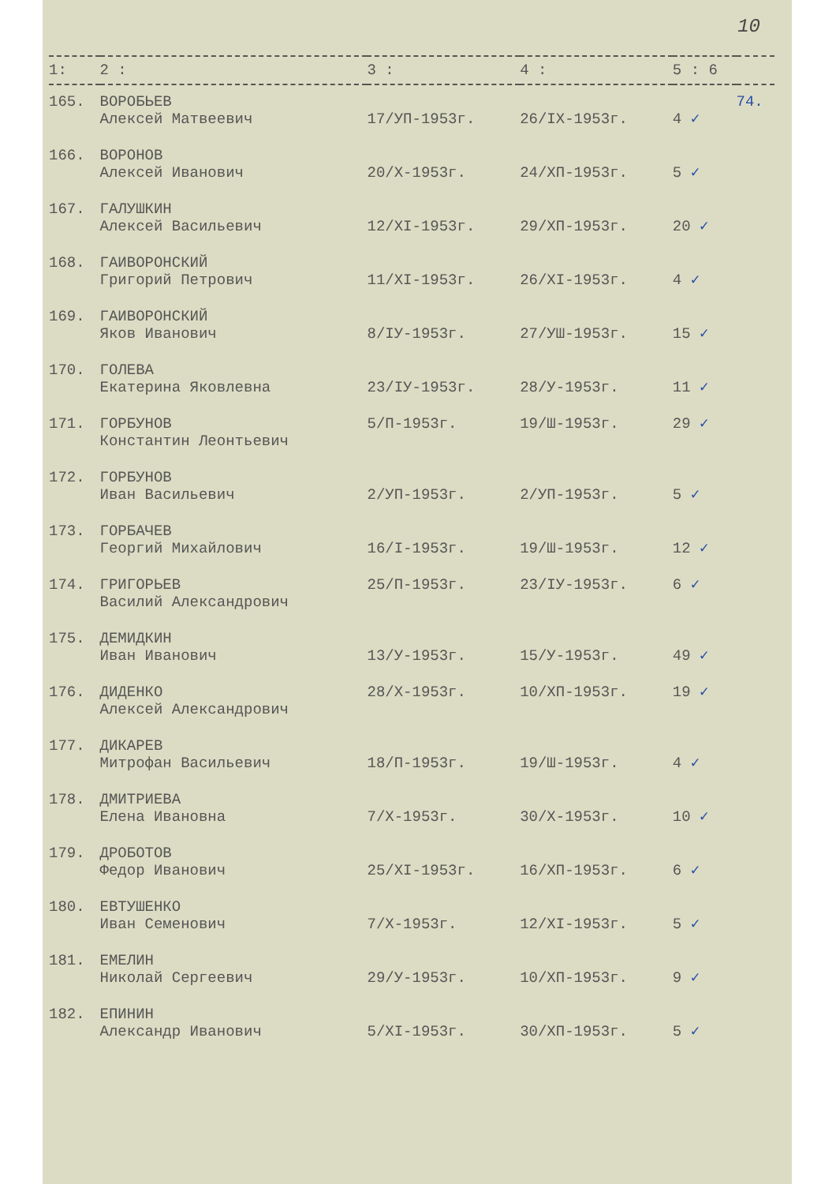10
| 1: | 2 : | 3 : | 4 : | 5 : 6 | |
| --- | --- | --- | --- | --- | --- |
| 165. | ВОРОБЬЕВ Алексей Матвеевич | 17/УП-1953г. | 26/IX-1953г. | 4 ✓ | 74. |
| 166. | ВОРОНОВ Алексей Иванович | 20/X-1953г. | 24/XП-1953г. | 5 ✓ | |
| 167. | ГАЛУШКИН Алексей Васильевич | 12/XI-1953г. | 29/XП-1953г. | 20 ✓ | |
| 168. | ГАИВОРОНСКИЙ Григорий Петрович | 11/XI-1953г. | 26/XI-1953г. | 4 ✓ | |
| 169. | ГАИВОРОНСКИЙ Яков Иванович | 8/IУ-1953г. | 27/УШ-1953г. | 15 ✓ | |
| 170. | ГОЛЕВА Екатерина Яковлевна | 23/IУ-1953г. | 28/У-1953г. | 11 ✓ | |
| 171. | ГОРБУНОВ Константин Леонтьевич | 5/П-1953г. | 19/Ш-1953г. | 29 ✓ | |
| 172. | ГОРБУНОВ Иван Васильевич | 2/УП-1953г. | 2/УП-1953г. | 5 ✓ | |
| 173. | ГОРБАЧЕВ Георгий Михайлович | 16/I-1953г. | 19/Ш-1953г. | 12 ✓ | |
| 174. | ГРИГОРЬЕВ Василий Александрович | 25/П-1953г. | 23/IУ-1953г. | 6 ✓ | |
| 175. | ДЕМИДКИН Иван Иванович | 13/У-1953г. | 15/У-1953г. | 49 ✓ | |
| 176. | ДИДЕНКО Алексей Александрович | 28/X-1953г. | 10/XП-1953г. | 19 ✓ | |
| 177. | ДИКАРЕВ Митрофан Васильевич | 18/П-1953г. | 19/Ш-1953г. | 4 ✓ | |
| 178. | ДМИТРИЕВА Елена Ивановна | 7/X-1953г. | 30/X-1953г. | 10 ✓ | |
| 179. | ДРОБОТОВ Федор Иванович | 25/XI-1953г. | 16/XП-1953г. | 6 ✓ | |
| 180. | ЕВТУШЕНКО Иван Семенович | 7/X-1953г. | 12/XI-1953г. | 5 ✓ | |
| 181. | ЕМЕЛИН Николай Сергеевич | 29/У-1953г. | 10/XП-1953г. | 9 ✓ | |
| 182. | ЕПИНИН Александр Иванович | 5/XI-1953г. | 30/XП-1953г. | 5 ✓ | |